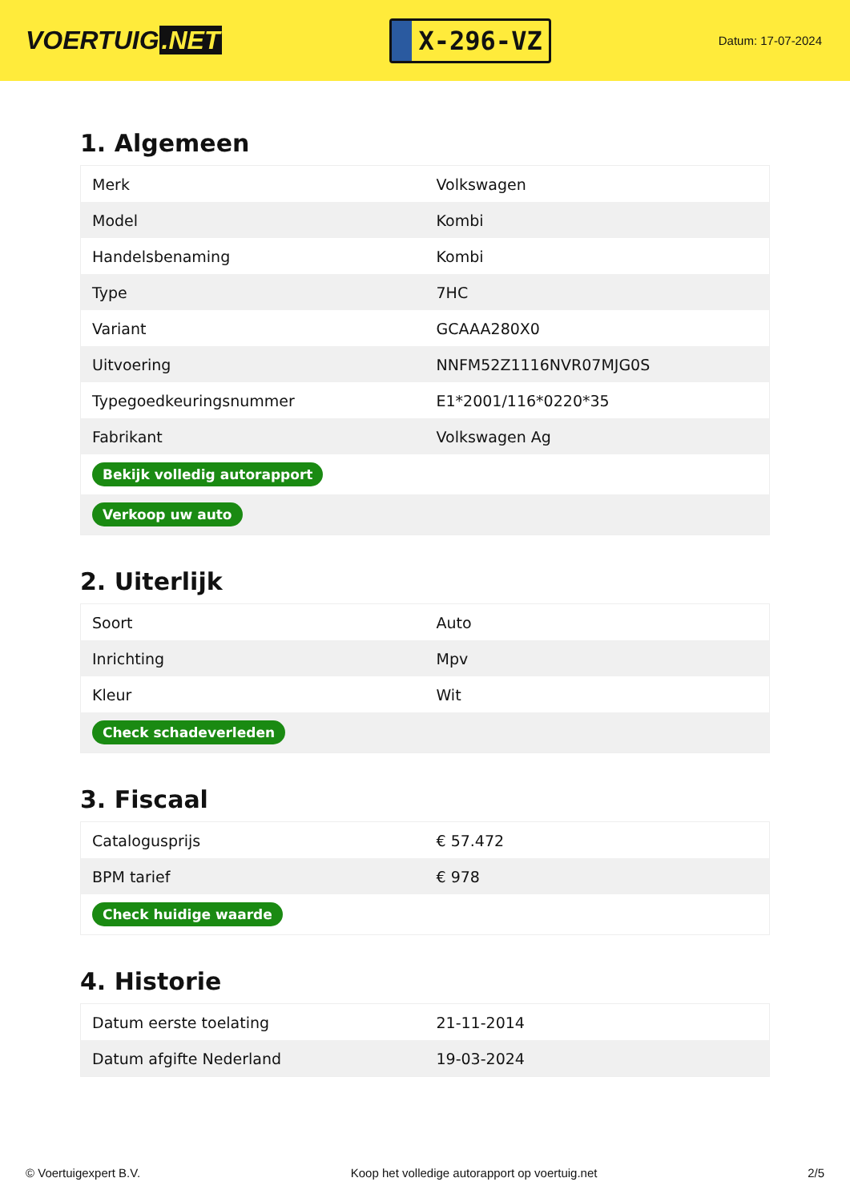VOERTUIG.NET
X-296-VZ
Datum: 17-07-2024
1. Algemeen
| Merk | Volkswagen |
| Model | Kombi |
| Handelsbenaming | Kombi |
| Type | 7HC |
| Variant | GCAAA280X0 |
| Uitvoering | NNFM52Z1116NVR07MJG0S |
| Typegoedkeuringsnummer | E1*2001/116*0220*35 |
| Fabrikant | Volkswagen Ag |
| Bekijk volledig autorapport | |
| Verkoop uw auto | |
2. Uiterlijk
| Soort | Auto |
| Inrichting | Mpv |
| Kleur | Wit |
| Check schadeverleden | |
3. Fiscaal
| Catalogusprijs | € 57.472 |
| BPM tarief | € 978 |
| Check huidige waarde | |
4. Historie
| Datum eerste toelating | 21-11-2014 |
| Datum afgifte Nederland | 19-03-2024 |
© Voertuigexpert B.V. Koop het volledige autorapport op voertuig.net 2/5